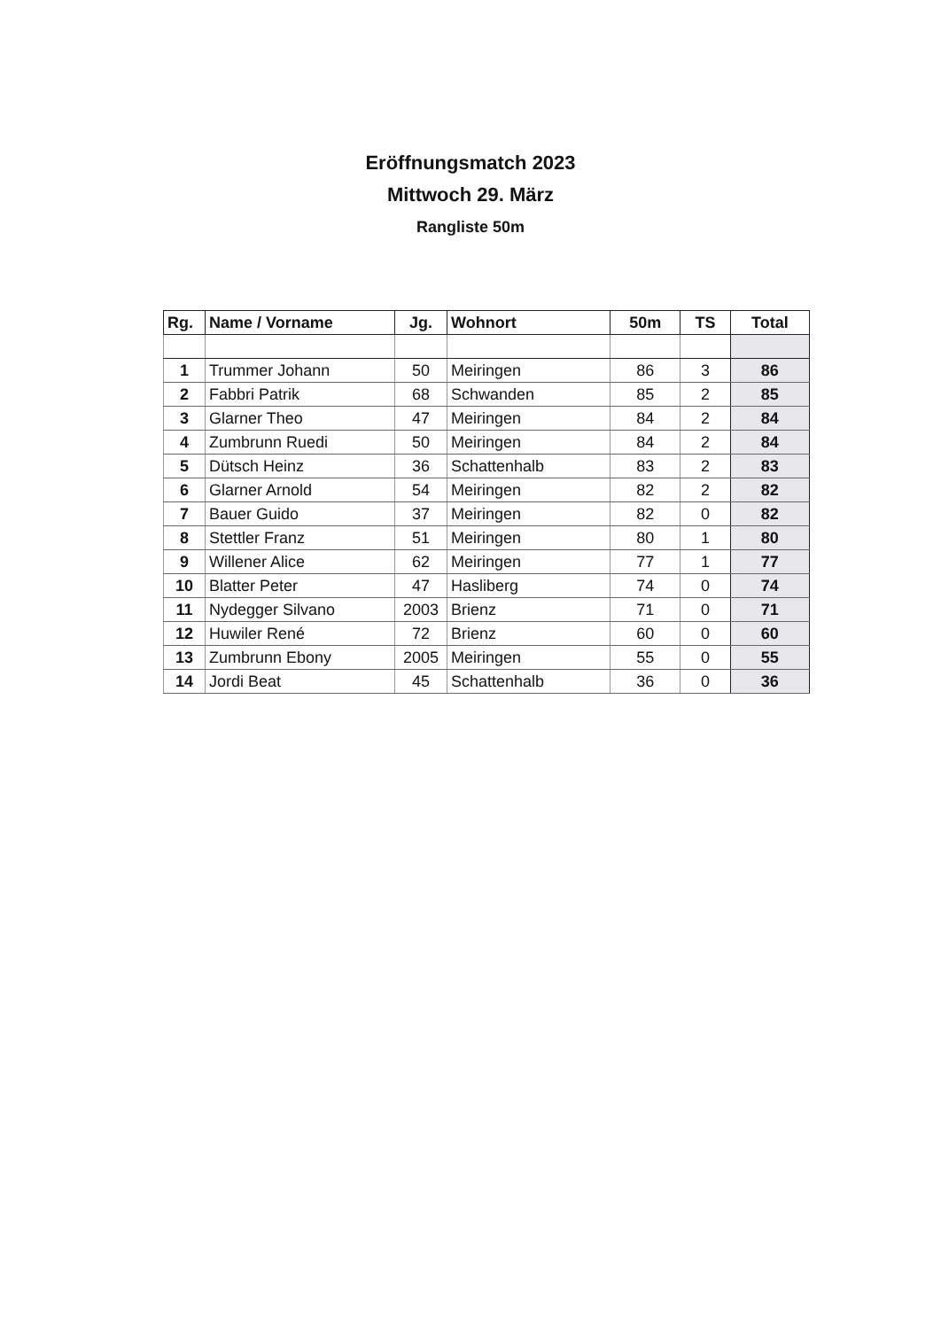Eröffnungsmatch 2023
Mittwoch 29. März
Rangliste 50m
| Rg. | Name / Vorname | Jg. | Wohnort | 50m | TS | Total |
| --- | --- | --- | --- | --- | --- | --- |
| 1 | Trummer Johann | 50 | Meiringen | 86 | 3 | 86 |
| 2 | Fabbri Patrik | 68 | Schwanden | 85 | 2 | 85 |
| 3 | Glarner Theo | 47 | Meiringen | 84 | 2 | 84 |
| 4 | Zumbrunn Ruedi | 50 | Meiringen | 84 | 2 | 84 |
| 5 | Dütsch Heinz | 36 | Schattenhalb | 83 | 2 | 83 |
| 6 | Glarner Arnold | 54 | Meiringen | 82 | 2 | 82 |
| 7 | Bauer Guido | 37 | Meiringen | 82 | 0 | 82 |
| 8 | Stettler Franz | 51 | Meiringen | 80 | 1 | 80 |
| 9 | Willener Alice | 62 | Meiringen | 77 | 1 | 77 |
| 10 | Blatter Peter | 47 | Hasliberg | 74 | 0 | 74 |
| 11 | Nydegger Silvano | 2003 | Brienz | 71 | 0 | 71 |
| 12 | Huwiler René | 72 | Brienz | 60 | 0 | 60 |
| 13 | Zumbrunn Ebony | 2005 | Meiringen | 55 | 0 | 55 |
| 14 | Jordi Beat | 45 | Schattenhalb | 36 | 0 | 36 |